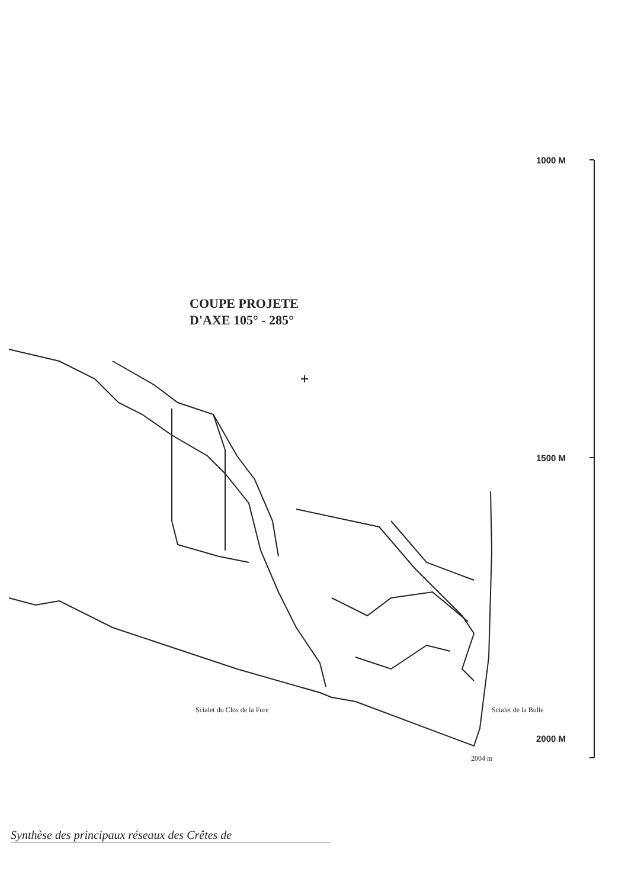1000 M
COUPE PROJETE
D'AXE 105° - 285°
1500 M
Scialet du Clos de la Fure Scialet de la Bulle
2000 M
2004 m
Synthèse des principaux réseaux des Crêtes de